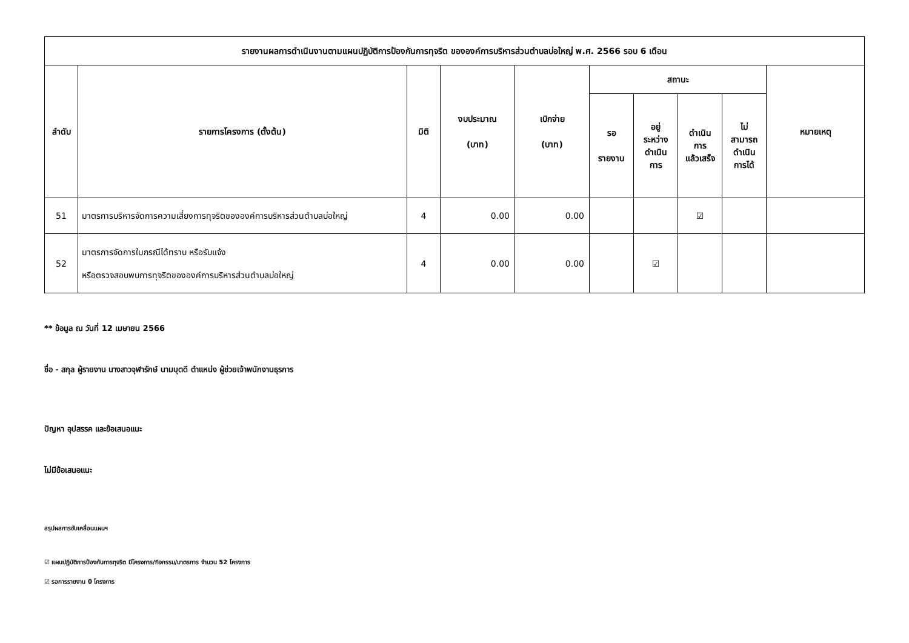| รายงานผลการดำเนินงานตามแผนปฏิบัติการป้องกันการทุจริต ขององค์การบริหารส่วนตำบลบ่อใหญ่ พ.ศ. 2566 รอบ 6 เดือน | | | | | | | | | |
| --- | --- | --- | --- | --- | --- | --- | --- | --- | --- |
| ลำดับ | รายการโครงการ (ตั้งต้น) | มิติ | งบประมาณ (บาท) | เบิกจ่าย (บาท) | สถานะ | | | | หมายเหตุ |
| | | | | | รอ รายงาน | อยู่ ระหว่าง ดำเนิน การ | ดำเนิน การ แล้วเสร็จ | ไม่ สามารถ ดำเนิน การได้ | |
| 51 | มาตรการบริหารจัดการความเสี่ยงการทุจริตขององค์การบริหารส่วนตำบลบ่อใหญ่ | 4 | 0.00 | 0.00 | | | ☑ | | |
| 52 | มาตรการจัดการในกรณีได้ทราบ หรือรับแจ้ง หรือตรวจสอบพบการทุจริตขององค์การบริหารส่วนตำบลบ่อใหญ่ | 4 | 0.00 | 0.00 | | ☑ | | | |
** ข้อมูล ณ วันที่ 12 เมษายน 2566
ชื่อ - สกุล ผู้รายงาน นางสาวจุฬารักษ์ นามบุตดี ตำแหน่ง ผู้ช่วยเจ้าพนักงานธุรการ
ปัญหา อุปสรรค และข้อเสนอแนะ
ไม่มีข้อเสนอแนะ
สรุปผลการขับเคลื่อนแผนฯ
☑ แผนปฏิบัติการป้องกันการทุจริต มีโครงการ/กิจกรรม/มาตรการ จำนวน 52 โครงการ
☑ รอการรายงาน 0 โครงการ